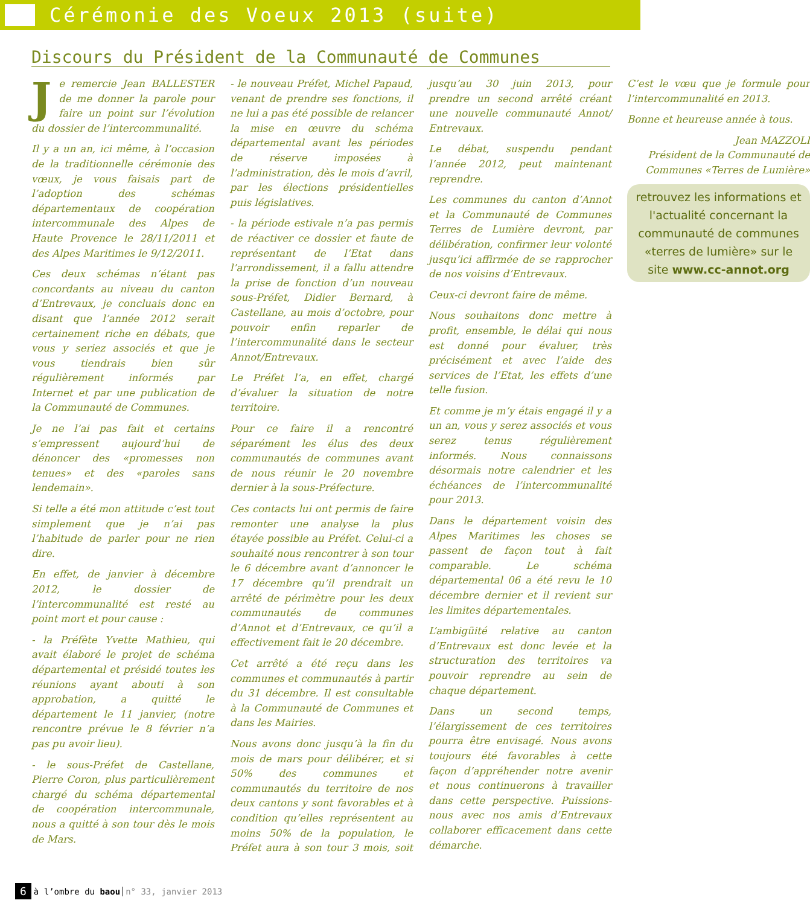Cérémonie des Voeux 2013 (suite)
Discours du Président de la Communauté de Communes
Je remercie Jean BALLESTER de me donner la parole pour faire un point sur l’évolution du dossier de l’intercommunalité.
Il y a un an, ici même, à l’occasion de la traditionnelle cérémonie des vœux, je vous faisais part de l’adoption des schémas départementaux de coopération intercommunale des Alpes de Haute Provence le 28/11/2011 et des Alpes Maritimes le 9/12/2011.
Ces deux schémas n’étant pas concordants au niveau du canton d’Entrevaux, je concluais donc en disant que l’année 2012 serait certainement riche en débats, que vous y seriez associés et que je vous tiendrais bien sûr régulièrement informés par Internet et par une publication de la Communauté de Communes.
Je ne l’ai pas fait et certains s’empressent aujourd’hui de dénoncer des «promesses non tenues» et des «paroles sans lendemain».
Si telle a été mon attitude c’est tout simplement que je n’ai pas l’habitude de parler pour ne rien dire.
En effet, de janvier à décembre 2012, le dossier de l’intercommunalité est resté au point mort et pour cause :
- la Préfète Yvette Mathieu, qui avait élaboré le projet de schéma départemental et présidé toutes les réunions ayant abouti à son approbation, a quitté le département le 11 janvier, (notre rencontre prévue le 8 février n’a pas pu avoir lieu).
- le sous-Préfet de Castellane, Pierre Coron, plus particulièrement chargé du schéma départemental de coopération intercommunale, nous a quitté à son tour dès le mois de Mars.
- le nouveau Préfet, Michel Papaud, venant de prendre ses fonctions, il ne lui a pas été possible de relancer la mise en œuvre du schéma départemental avant les périodes de réserve imposées à l’administration, dès le mois d’avril, par les élections présidentielles puis législatives.
- la période estivale n’a pas permis de réactiver ce dossier et faute de représentant de l’Etat dans l’arrondissement, il a fallu attendre la prise de fonction d’un nouveau sous-Préfet, Didier Bernard, à Castellane, au mois d’octobre, pour pouvoir enfin reparler de l’intercommunalité dans le secteur Annot/Entrevaux.
Le Préfet l’a, en effet, chargé d’évaluer la situation de notre territoire.
Pour ce faire il a rencontré séparément les élus des deux communautés de communes avant de nous réunir le 20 novembre dernier à la sous-Préfecture.
Ces contacts lui ont permis de faire remonter une analyse la plus étayée possible au Préfet. Celui-ci a souhaité nous rencontrer à son tour le 6 décembre avant d’annoncer le 17 décembre qu’il prendrait un arrêté de périmètre pour les deux communautés de communes d’Annot et d’Entrevaux, ce qu’il a effectivement fait le 20 décembre.
Cet arrêté a été reçu dans les communes et communautés à partir du 31 décembre. Il est consultable à la Communauté de Communes et dans les Mairies.
Nous avons donc jusqu’à la fin du mois de mars pour délibérer, et si 50% des communes et communautés du territoire de nos deux cantons y sont favorables et à condition qu’elles représentent au moins 50% de la population, le Préfet aura à son tour 3 mois, soit jusqu’au 30 juin 2013, pour prendre un second arrêté créant une nouvelle communauté Annot/ Entrevaux.
Le débat, suspendu pendant l’année 2012, peut maintenant reprendre.
Les communes du canton d’Annot et la Communauté de Communes Terres de Lumière devront, par délibération, confirmer leur volonté jusqu’ici affirmée de se rapprocher de nos voisins d’Entrevaux.
Ceux-ci devront faire de même.
Nous souhaitons donc mettre à profit, ensemble, le délai qui nous est donné pour évaluer, très précisément et avec l’aide des services de l’Etat, les effets d’une telle fusion.
Et comme je m’y étais engagé il y a un an, vous y serez associés et vous serez tenus régulièrement informés. Nous connaissons désormais notre calendrier et les échéances de l’intercommunalité pour 2013.
Dans le département voisin des Alpes Maritimes les choses se passent de façon tout à fait comparable. Le schéma départemental 06 a été revu le 10 décembre dernier et il revient sur les limites départementales.
L’ambigüité relative au canton d’Entrevaux est donc levée et la structuration des territoires va pouvoir reprendre au sein de chaque département.
Dans un second temps, l’élargissement de ces territoires pourra être envisagé. Nous avons toujours été favorables à cette façon d’appréhender notre avenir et nous continuerons à travailler dans cette perspective. Puissions-nous avec nos amis d’Entrevaux collaborer efficacement dans cette démarche.
C’est le vœu que je formule pour l’intercommunalité en 2013.
Bonne et heureuse année à tous.
Jean MAZZOLI
Président de la Communauté de Communes «Terres de Lumière»
retrouvez les informations et l'actualité concernant la communauté de communes «terres de lumière» sur le site www.cc-annot.org
6 à l’ombre du baou n° 33, janvier 2013